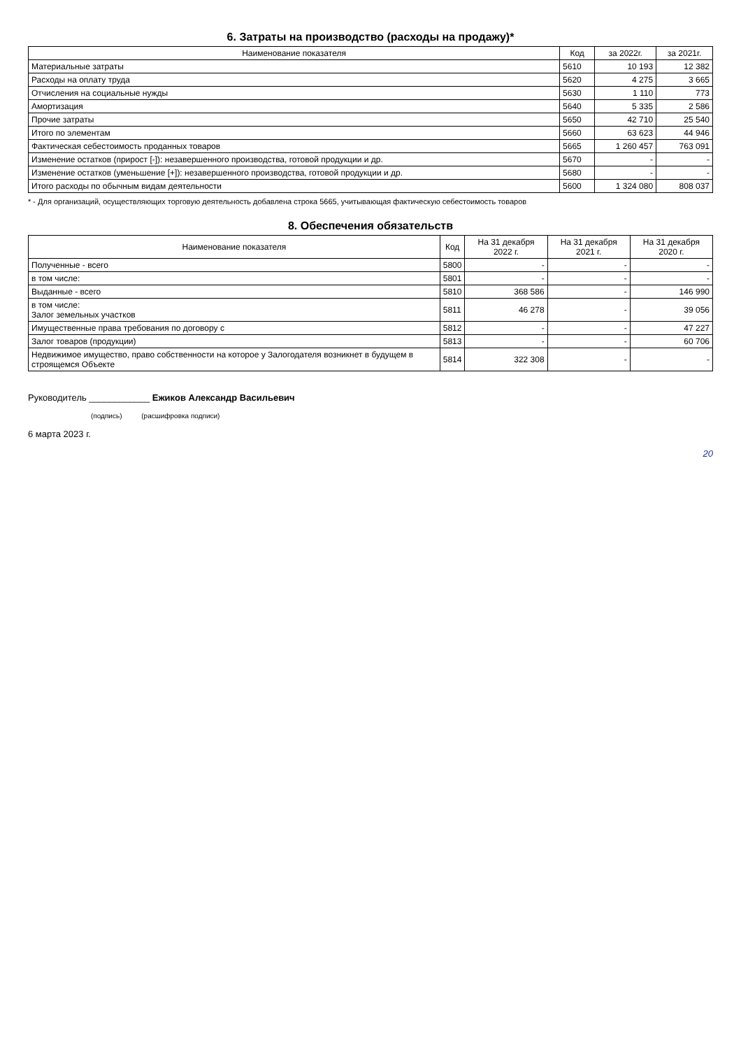6. Затраты на производство (расходы на продажу)*
| Наименование показателя | Код | за 2022г. | за 2021г. |
| --- | --- | --- | --- |
| Материальные затраты | 5610 | 10 193 | 12 382 |
| Расходы на оплату труда | 5620 | 4 275 | 3 665 |
| Отчисления на социальные нужды | 5630 | 1 110 | 773 |
| Амортизация | 5640 | 5 335 | 2 586 |
| Прочие затраты | 5650 | 42 710 | 25 540 |
| Итого по элементам | 5660 | 63 623 | 44 946 |
| Фактическая себестоимость проданных товаров | 5665 | 1 260 457 | 763 091 |
| Изменение остатков (прирост [-]): незавершенного производства, готовой продукции и др. | 5670 | - | - |
| Изменение остатков (уменьшение [+]): незавершенного производства, готовой продукции и др. | 5680 | - | - |
| Итого расходы по обычным видам деятельности | 5600 | 1 324 080 | 808 037 |
* - Для организаций, осуществляющих торговую деятельность добавлена строка 5665, учитывающая фактическую себестоимость товаров
8. Обеспечения обязательств
| Наименование показателя | Код | На 31 декабря 2022 г. | На 31 декабря 2021 г. | На 31 декабря 2020 г. |
| --- | --- | --- | --- | --- |
| Полученные - всего | 5800 | - | - | - |
| в том числе: | 5801 | - | - | - |
| Выданные - всего | 5810 | 368 586 | - | 146 990 |
| в том числе: Залог земельных участков | 5811 | 46 278 | - | 39 056 |
| Имущественные права требования по договору с | 5812 | - | - | 47 227 |
| Залог товаров (продукции) | 5813 | - | - | 60 706 |
| Недвижимое имущество, право собственности на которое у Залогодателя возникнет в будущем в строящемся Объекте | 5814 | 322 308 | - | - |
Руководитель ____________ Ежиков Александр Васильевич
(подпись) (расшифровка подписи)
6 марта 2023 г.
20